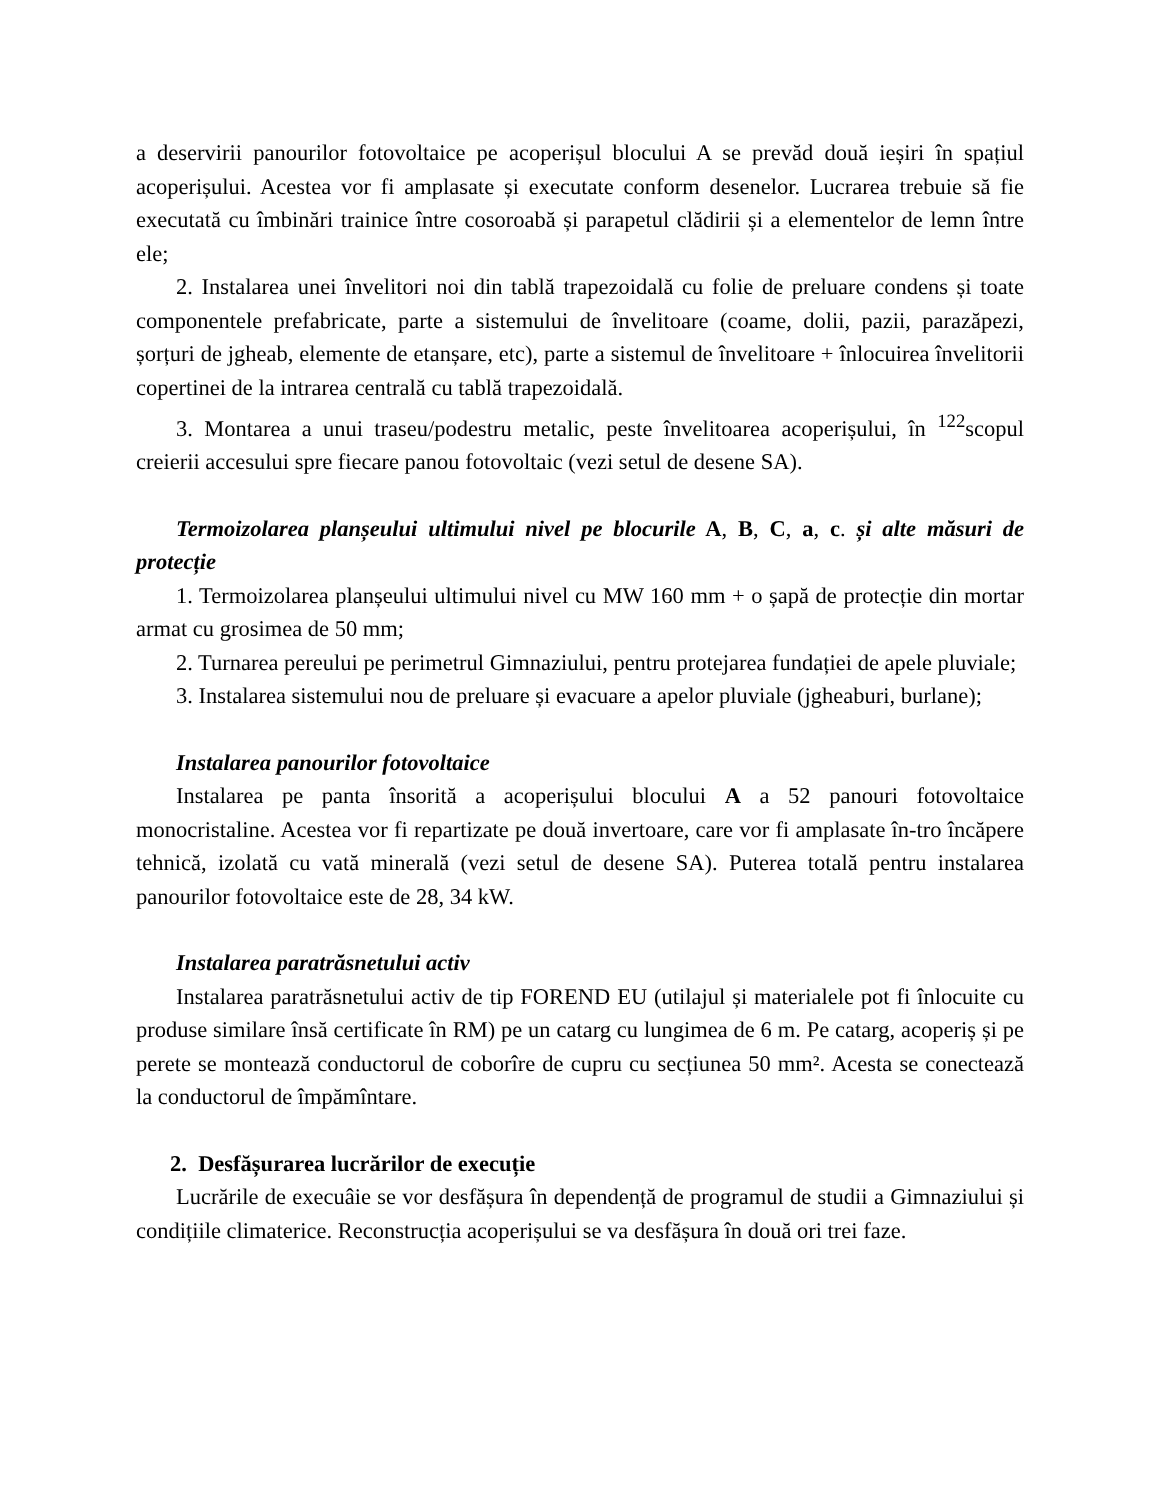a deservirii panourilor fotovoltaice pe acoperișul blocului A se prevăd două ieșiri în spațiul acoperișului. Acestea vor fi amplasate și executate conform desenelor. Lucrarea trebuie să fie executată cu îmbinări trainice între cosoroabă și parapetul clădirii și a elementelor de lemn între ele;
2. Instalarea unei învelitori noi din tablă trapezoidală cu folie de preluare condens și toate componentele prefabricate, parte a sistemului de învelitoare (coame, dolii, pazii, parazăpezi, șorțuri de jgheab, elemente de etanșare, etc), parte a sistemul de învelitoare + înlocuirea învelitorii copertinei de la intrarea centrală cu tablă trapezoidală.
3. Montarea a unui traseu/podestru metalic, peste învelitoarea acoperișului, în <sup>122</sup>scopul creierii accesului spre fiecare panou fotovoltaic (vezi setul de desene SA).
Termoizolarea planșeului ultimului nivel pe blocurile A, B, C, a, c. și alte măsuri de protecție
1. Termoizolarea planșeului ultimului nivel cu MW 160 mm + o șapă de protecție din mortar armat cu grosimea de 50 mm;
2. Turnarea pereului pe perimetrul Gimnaziului, pentru protejarea fundației de apele pluviale;
3. Instalarea sistemului nou de preluare și evacuare a apelor pluviale (jgheaburi, burlane);
Instalarea panourilor fotovoltaice
Instalarea pe panta însorită a acoperișului blocului A a 52 panouri fotovoltaice monocristaline. Acestea vor fi repartizate pe două invertoare, care vor fi amplasate în-tro încăpere tehnică, izolată cu vată minerală (vezi setul de desene SA). Puterea totală pentru instalarea panourilor fotovoltaice este de 28, 34 kW.
Instalarea paratrăsnetului activ
Instalarea paratrăsnetului activ de tip FOREND EU (utilajul și materialele pot fi înlocuite cu produse similare însă certificate în RM) pe un catarg cu lungimea de 6 m. Pe catarg, acoperiș și pe perete se montează conductorul de coborîre de cupru cu secțiunea 50 mm². Acesta se conectează la conductorul de împămîntare.
2. Desfășurarea lucrărilor de execuție
Lucrările de execuâie se vor desfășura în dependență de programul de studii a Gimnaziului și condițiile climaterice. Reconstrucția acoperișului se va desfășura în două ori trei faze.